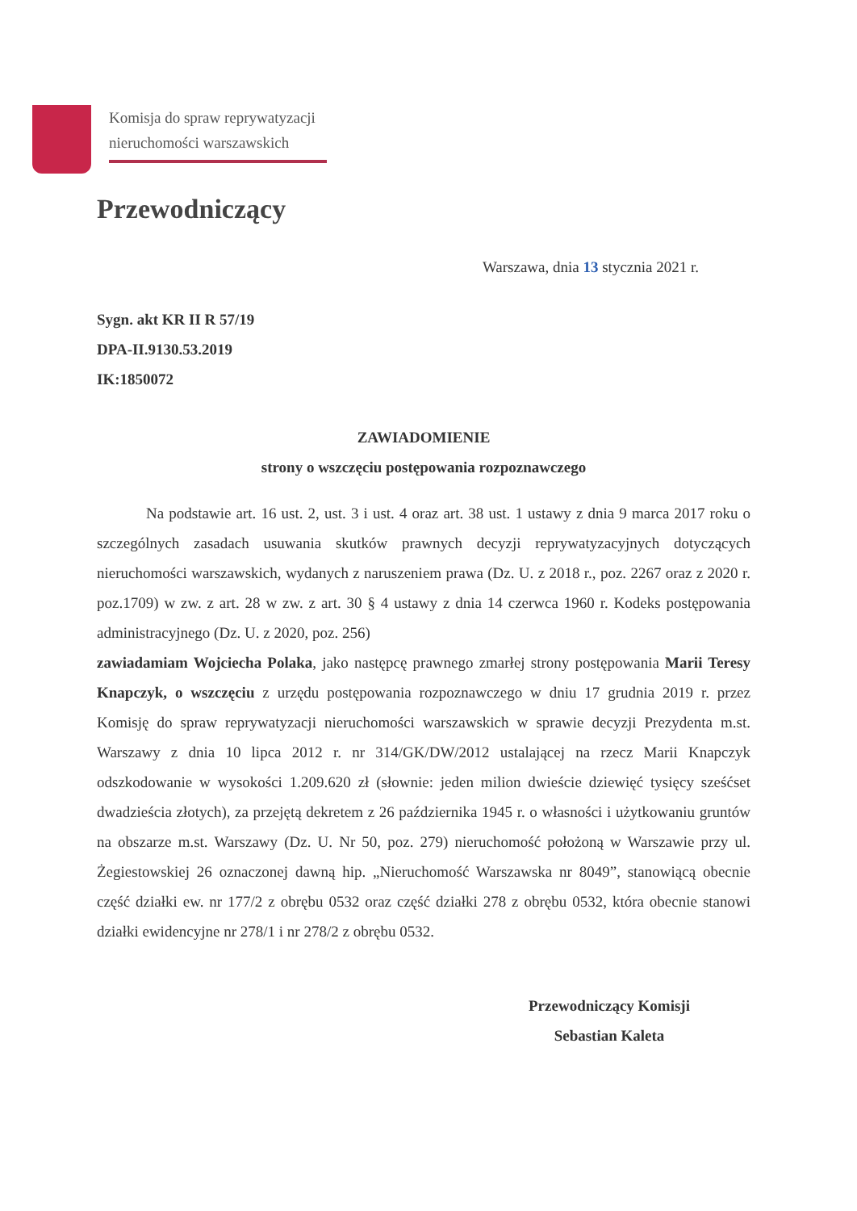Komisja do spraw reprywatyzacji
nieruchomości warszawskich
Przewodniczący
Warszawa, dnia 13 stycznia 2021 r.
Sygn. akt KR II R 57/19
DPA-II.9130.53.2019
IK:1850072
ZAWIADOMIENIE
strony o wszczęciu postępowania rozpoznawczego
Na podstawie art. 16 ust. 2, ust. 3 i ust. 4 oraz art. 38 ust. 1 ustawy z dnia 9 marca 2017 roku o szczególnych zasadach usuwania skutków prawnych decyzji reprywatyzacyjnych dotyczących nieruchomości warszawskich, wydanych z naruszeniem prawa (Dz. U. z 2018 r., poz. 2267 oraz z 2020 r. poz.1709) w zw. z art. 28 w zw. z art. 30 § 4 ustawy z dnia 14 czerwca 1960 r. Kodeks postępowania administracyjnego (Dz. U. z 2020, poz. 256)
zawiadamiam Wojciecha Polaka, jako następcę prawnego zmarłej strony postępowania Marii Teresy Knapczyk, o wszczęciu z urzędu postępowania rozpoznawczego w dniu 17 grudnia 2019 r. przez Komisję do spraw reprywatyzacji nieruchomości warszawskich w sprawie decyzji Prezydenta m.st. Warszawy z dnia 10 lipca 2012 r. nr 314/GK/DW/2012 ustalającej na rzecz Marii Knapczyk odszkodowanie w wysokości 1.209.620 zł (słownie: jeden milion dwieście dziewięć tysięcy sześćset dwadzieścia złotych), za przejętą dekretem z 26 października 1945 r. o własności i użytkowaniu gruntów na obszarze m.st. Warszawy (Dz. U. Nr 50, poz. 279) nieruchomość położoną w Warszawie przy ul. Żegiestowskiej 26 oznaczonej dawną hip. „Nieruchomość Warszawska nr 8049”, stanowiącą obecnie część działki ew. nr 177/2 z obrębu 0532 oraz część działki 278 z obrębu 0532, która obecnie stanowi działki ewidencyjne nr 278/1 i nr 278/2 z obrębu 0532.
Przewodniczący Komisji
Sebastian Kaleta